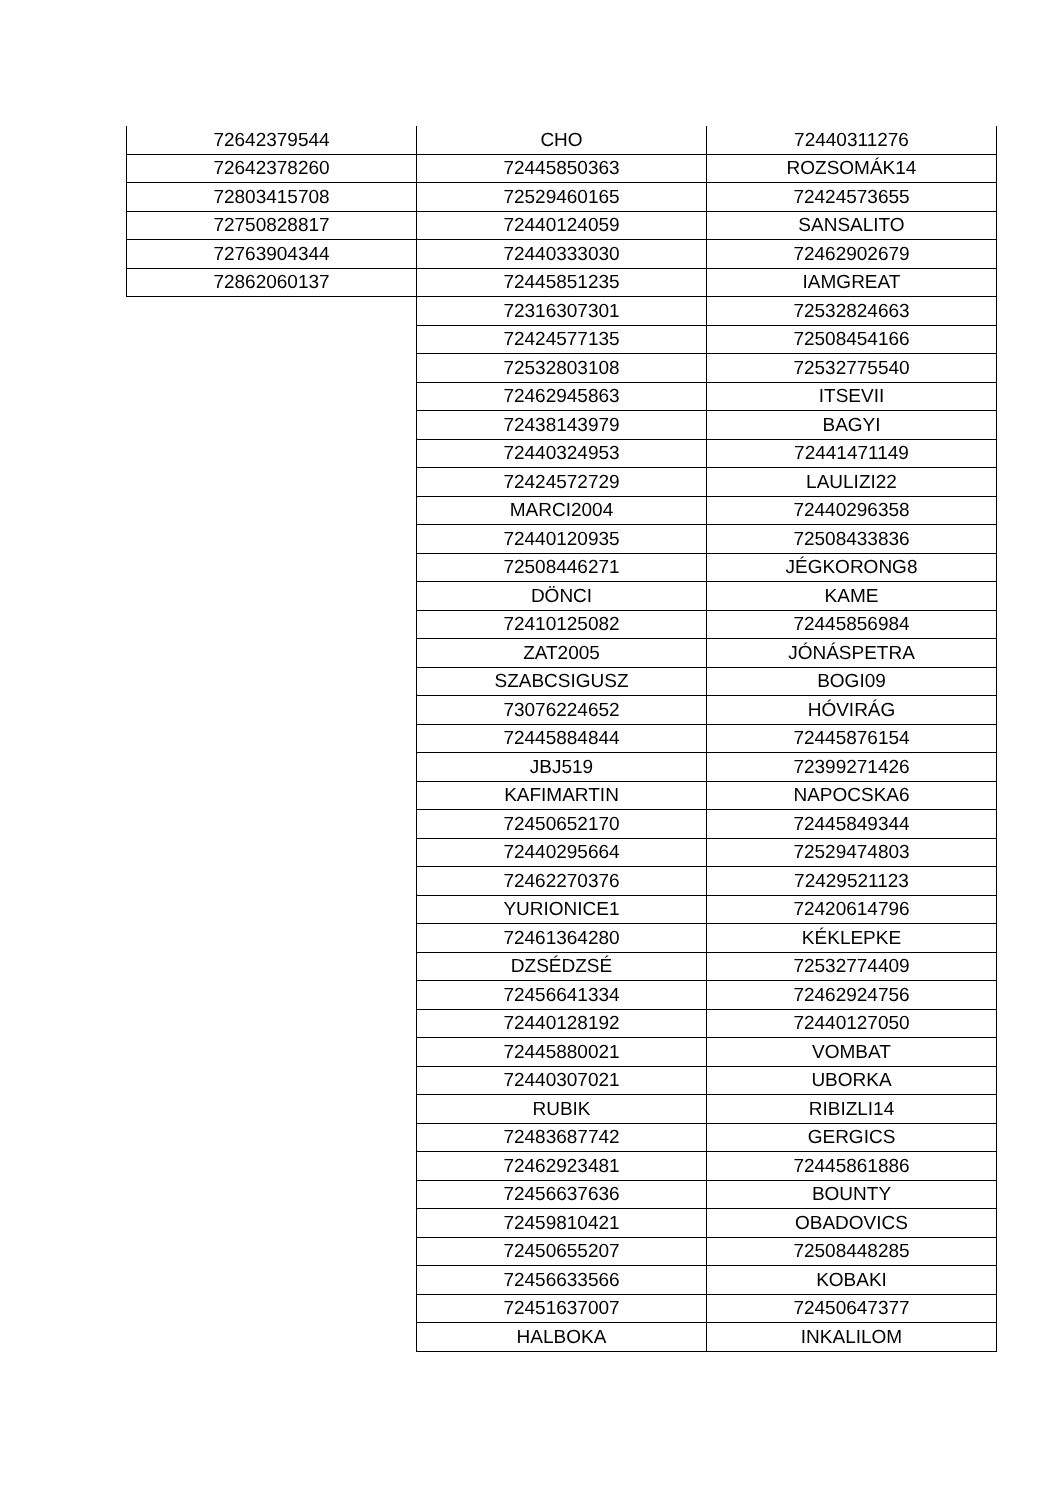| 72642379544 | CHO | 72440311276 |
| 72642378260 | 72445850363 | ROZSOMÁK14 |
| 72803415708 | 72529460165 | 72424573655 |
| 72750828817 | 72440124059 | SANSALITO |
| 72763904344 | 72440333030 | 72462902679 |
| 72862060137 | 72445851235 | IAMGREAT |
| | 72316307301 | 72532824663 |
| | 72424577135 | 72508454166 |
| | 72532803108 | 72532775540 |
| | 72462945863 | ITSEVII |
| | 72438143979 | BAGYI |
| | 72440324953 | 72441471149 |
| | 72424572729 | LAULIZI22 |
| | MARCI2004 | 72440296358 |
| | 72440120935 | 72508433836 |
| | 72508446271 | JÉGKORONG8 |
| | DÖNCI | KAME |
| | 72410125082 | 72445856984 |
| | ZAT2005 | JÓNÁSPETRA |
| | SZABCSIGUSZ | BOGI09 |
| | 73076224652 | HÓVIRÁG |
| | 72445884844 | 72445876154 |
| | JBJ519 | 72399271426 |
| | KAFIMARTIN | NAPOCSKA6 |
| | 72450652170 | 72445849344 |
| | 72440295664 | 72529474803 |
| | 72462270376 | 72429521123 |
| | YURIONICE1 | 72420614796 |
| | 72461364280 | KÉKLEPKE |
| | DZSÉDZSÉ | 72532774409 |
| | 72456641334 | 72462924756 |
| | 72440128192 | 72440127050 |
| | 72445880021 | VOMBAT |
| | 72440307021 | UBORKA |
| | RUBIK | RIBIZLI14 |
| | 72483687742 | GERGICS |
| | 72462923481 | 72445861886 |
| | 72456637636 | BOUNTY |
| | 72459810421 | OBADOVICS |
| | 72450655207 | 72508448285 |
| | 72456633566 | KOBAKI |
| | 72451637007 | 72450647377 |
| | HALBOKA | INKALILOM |